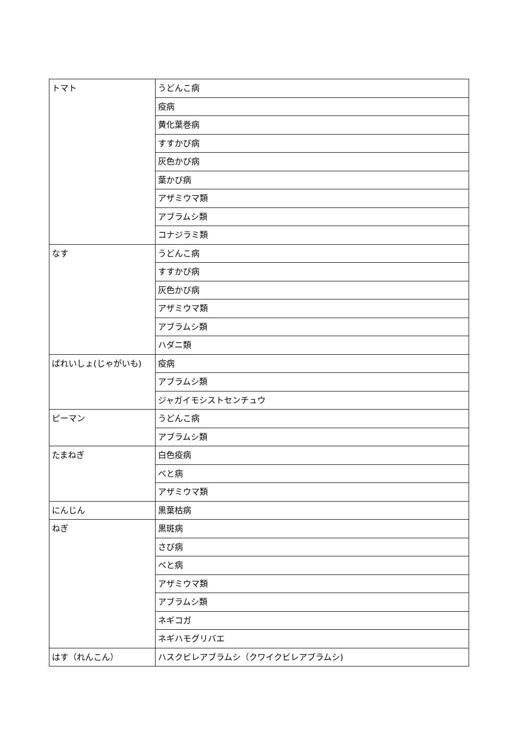| トマト | うどんこ病 |
| | 疫病 |
| | 黄化葉巻病 |
| | すすかび病 |
| | 灰色かび病 |
| | 葉かび病 |
| | アザミウマ類 |
| | アブラムシ類 |
| | コナジラミ類 |
| なす | うどんこ病 |
| | すすかび病 |
| | 灰色かび病 |
| | アザミウマ類 |
| | アブラムシ類 |
| | ハダニ類 |
| ばれいしょ(じゃがいも) | 疫病 |
| | アブラムシ類 |
| | ジャガイモシストセンチュウ |
| ピーマン | うどんこ病 |
| | アブラムシ類 |
| たまねぎ | 白色疫病 |
| | べと病 |
| | アザミウマ類 |
| にんじん | 黒葉枯病 |
| ねぎ | 黒斑病 |
| | さび病 |
| | べと病 |
| | アザミウマ類 |
| | アブラムシ類 |
| | ネギコガ |
| | ネギハモグリバエ |
| はす（れんこん） | ハスクビレアブラムシ（クワイクビレアブラムシ) |